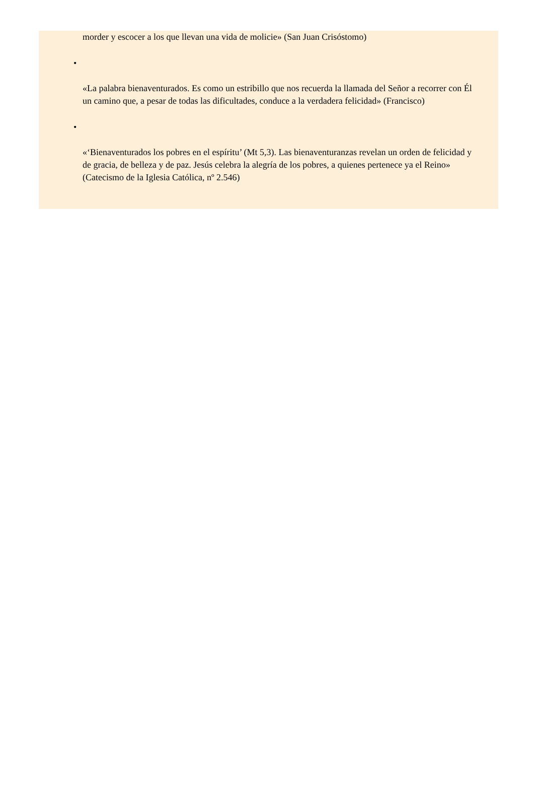morder y escocer a los que llevan una vida de molicie» (San Juan Crisóstomo)
•
«La palabra bienaventurados. Es como un estribillo que nos recuerda la llamada del Señor a recorrer con Él un camino que, a pesar de todas las dificultades, conduce a la verdadera felicidad» (Francisco)
•
«‘Bienaventurados los pobres en el espíritu’ (Mt 5,3). Las bienaventuranzas revelan un orden de felicidad y de gracia, de belleza y de paz. Jesús celebra la alegría de los pobres, a quienes pertenece ya el Reino» (Catecismo de la Iglesia Católica, nº 2.546)